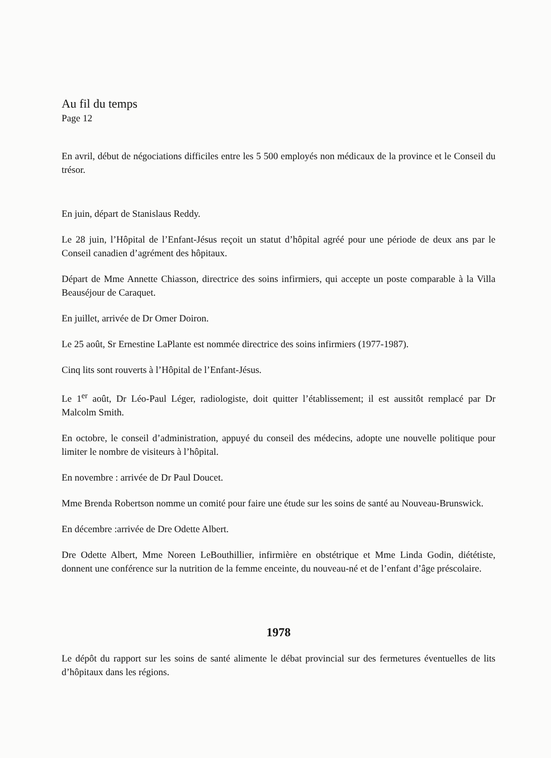Au fil du temps
Page 12
En avril, début de négociations difficiles entre les 5 500 employés non médicaux de la province et le Conseil du trésor.
En juin, départ de Stanislaus Reddy.
Le 28 juin, l’Hôpital de l’Enfant-Jésus reçoit un statut d’hôpital agréé pour une période de deux ans par le Conseil canadien d’agrément des hôpitaux.
Départ de Mme Annette Chiasson, directrice des soins infirmiers, qui accepte un poste comparable à la Villa Beauséjour de Caraquet.
En juillet, arrivée de Dr Omer Doiron.
Le 25 août, Sr Ernestine LaPlante est nommée directrice des soins infirmiers (1977-1987).
Cinq lits sont rouverts à l’Hôpital de l’Enfant-Jésus.
Le 1<sup>er</sup> août, Dr Léo-Paul Léger, radiologiste, doit quitter l’établissement; il est aussitôt remplacé par Dr Malcolm Smith.
En octobre, le conseil d’administration, appuyé du conseil des médecins, adopte une nouvelle politique pour limiter le nombre de visiteurs à l’hôpital.
En novembre : arrivée de Dr Paul Doucet.
Mme Brenda Robertson nomme un comité pour faire une étude sur les soins de santé au Nouveau-Brunswick.
En décembre :arrivée de Dre Odette Albert.
Dre Odette Albert, Mme Noreen LeBouthillier, infirmière en obstétrique et Mme Linda Godin, diététiste, donnent une conférence sur la nutrition de la femme enceinte, du nouveau-né et de l’enfant d’âge préscolaire.
1978
Le dépôt du rapport sur les soins de santé alimente le débat provincial sur des fermetures éventuelles de lits d’hôpitaux dans les régions.